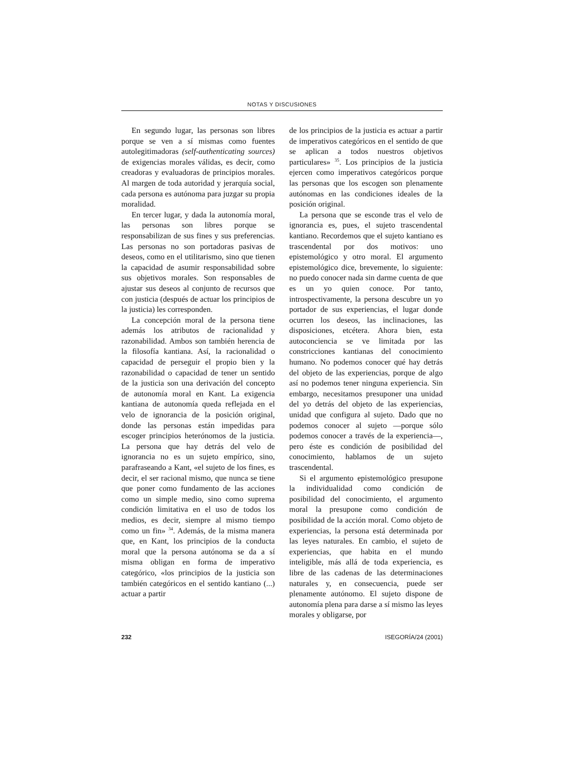NOTAS Y DISCUSIONES
En segundo lugar, las personas son libres porque se ven a sí mismas como fuentes autolegitimadoras (self-authenticating sources) de exigencias morales válidas, es decir, como creadoras y evaluadoras de principios morales. Al margen de toda autoridad y jerarquía social, cada persona es autónoma para juzgar su propia moralidad.
En tercer lugar, y dada la autonomía moral, las personas son libres porque se responsabilizan de sus fines y sus preferencias. Las personas no son portadoras pasivas de deseos, como en el utilitarismo, sino que tienen la capacidad de asumir responsabilidad sobre sus objetivos morales. Son responsables de ajustar sus deseos al conjunto de recursos que con justicia (después de actuar los principios de la justicia) les corresponden.
La concepción moral de la persona tiene además los atributos de racionalidad y razonabilidad. Ambos son también herencia de la filosofía kantiana. Así, la racionalidad o capacidad de perseguir el propio bien y la razonabilidad o capacidad de tener un sentido de la justicia son una derivación del concepto de autonomía moral en Kant. La exigencia kantiana de autonomía queda reflejada en el velo de ignorancia de la posición original, donde las personas están impedidas para escoger principios heterónomos de la justicia. La persona que hay detrás del velo de ignorancia no es un sujeto empírico, sino, parafraseando a Kant, «el sujeto de los fines, es decir, el ser racional mismo, que nunca se tiene que poner como fundamento de las acciones como un simple medio, sino como suprema condición limitativa en el uso de todos los medios, es decir, siempre al mismo tiempo como un fin» <sup>34</sup>. Además, de la misma manera que, en Kant, los principios de la conducta moral que la persona autónoma se da a sí misma obligan en forma de imperativo categórico, «los principios de la justicia son también categóricos en el sentido kantiano (...) actuar a partir
de los principios de la justicia es actuar a partir de imperativos categóricos en el sentido de que se aplican a todos nuestros objetivos particulares» <sup>35</sup>. Los principios de la justicia ejercen como imperativos categóricos porque las personas que los escogen son plenamente autónomas en las condiciones ideales de la posición original.
La persona que se esconde tras el velo de ignorancia es, pues, el sujeto trascendental kantiano. Recordemos que el sujeto kantiano es trascendental por dos motivos: uno epistemológico y otro moral. El argumento epistemológico dice, brevemente, lo siguiente: no puedo conocer nada sin darme cuenta de que es un yo quien conoce. Por tanto, introspectivamente, la persona descubre un yo portador de sus experiencias, el lugar donde ocurren los deseos, las inclinaciones, las disposiciones, etcétera. Ahora bien, esta autoconciencia se ve limitada por las constricciones kantianas del conocimiento humano. No podemos conocer qué hay detrás del objeto de las experiencias, porque de algo así no podemos tener ninguna experiencia. Sin embargo, necesitamos presuponer una unidad del yo detrás del objeto de las experiencias, unidad que configura al sujeto. Dado que no podemos conocer al sujeto —porque sólo podemos conocer a través de la experiencia—, pero éste es condición de posibilidad del conocimiento, hablamos de un sujeto trascendental.
Si el argumento epistemológico presupone la individualidad como condición de posibilidad del conocimiento, el argumento moral la presupone como condición de posibilidad de la acción moral. Como objeto de experiencias, la persona está determinada por las leyes naturales. En cambio, el sujeto de experiencias, que habita en el mundo inteligible, más allá de toda experiencia, es libre de las cadenas de las determinaciones naturales y, en consecuencia, puede ser plenamente autónomo. El sujeto dispone de autonomía plena para darse a sí mismo las leyes morales y obligarse, por
232 ISEGORÍA/24 (2001)